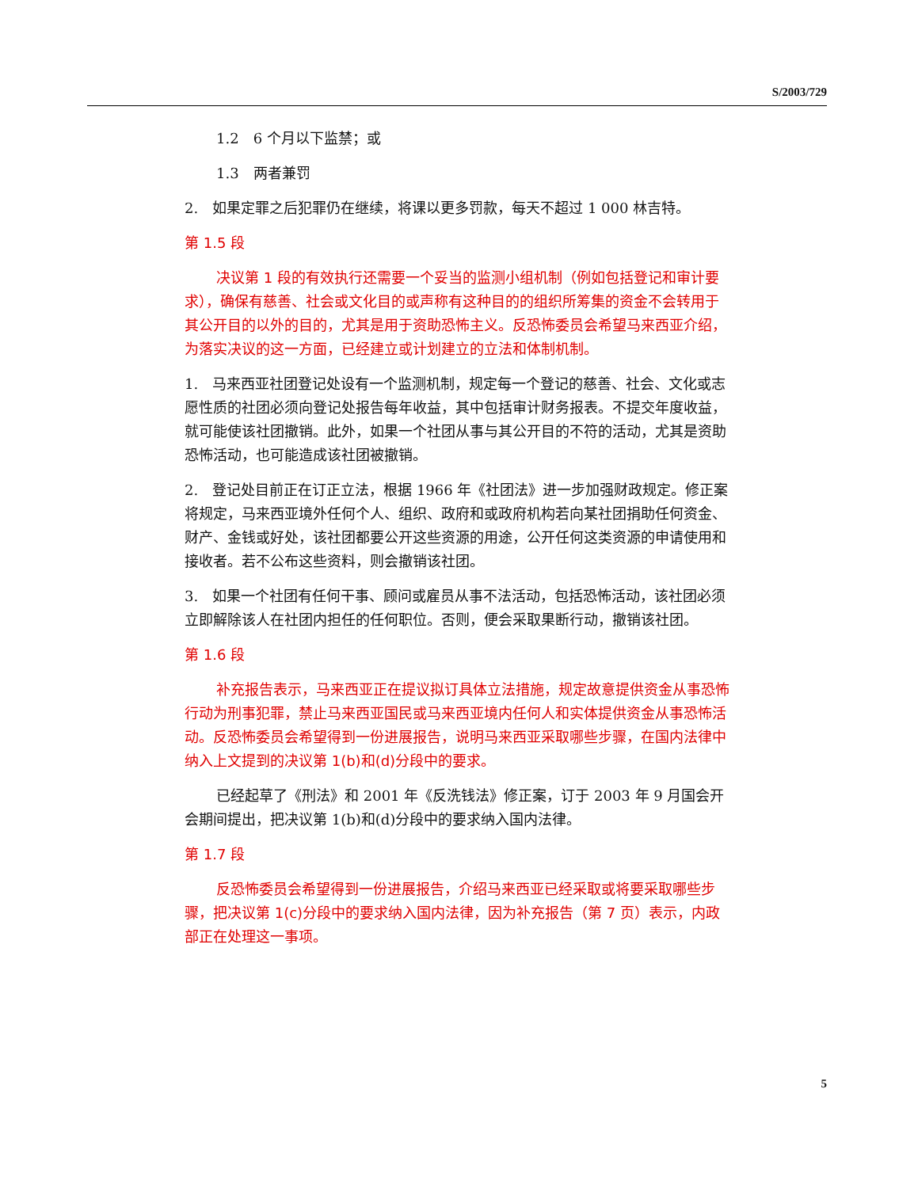S/2003/729
1.2　6 个月以下监禁；或
1.3　两者兼罚
2.　如果定罪之后犯罪仍在继续，将课以更多罚款，每天不超过 1 000 林吉特。
第 1.5 段
决议第 1 段的有效执行还需要一个妥当的监测小组机制（例如包括登记和审计要求），确保有慈善、社会或文化目的或声称有这种目的的组织所筹集的资金不会转用于其公开目的以外的目的，尤其是用于资助恐怖主义。反恐怖委员会希望马来西亚介绍，为落实决议的这一方面，已经建立或计划建立的立法和体制机制。
1.　马来西亚社团登记处设有一个监测机制，规定每一个登记的慈善、社会、文化或志愿性质的社团必须向登记处报告每年收益，其中包括审计财务报表。不提交年度收益，就可能使该社团撤销。此外，如果一个社团从事与其公开目的不符的活动，尤其是资助恐怖活动，也可能造成该社团被撤销。
2.　登记处目前正在订正立法，根据 1966 年《社团法》进一步加强财政规定。修正案将规定，马来西亚境外任何个人、组织、政府和或政府机构若向某社团捐助任何资金、财产、金钱或好处，该社团都要公开这些资源的用途，公开任何这类资源的申请使用和接收者。若不公布这些资料，则会撤销该社团。
3.　如果一个社团有任何干事、顾问或雇员从事不法活动，包括恐怖活动，该社团必须立即解除该人在社团内担任的任何职位。否则，便会采取果断行动，撤销该社团。
第 1.6 段
补充报告表示，马来西亚正在提议拟订具体立法措施，规定故意提供资金从事恐怖行动为刑事犯罪，禁止马来西亚国民或马来西亚境内任何人和实体提供资金从事恐怖活动。反恐怖委员会希望得到一份进展报告，说明马来西亚采取哪些步骤，在国内法律中纳入上文提到的决议第 1(b)和(d)分段中的要求。
已经起草了《刑法》和 2001 年《反洗钱法》修正案，订于 2003 年 9 月国会开会期间提出，把决议第 1(b)和(d)分段中的要求纳入国内法律。
第 1.7 段
反恐怖委员会希望得到一份进展报告，介绍马来西亚已经采取或将要采取哪些步骤，把决议第 1(c)分段中的要求纳入国内法律，因为补充报告（第 7 页）表示，内政部正在处理这一事项。
5